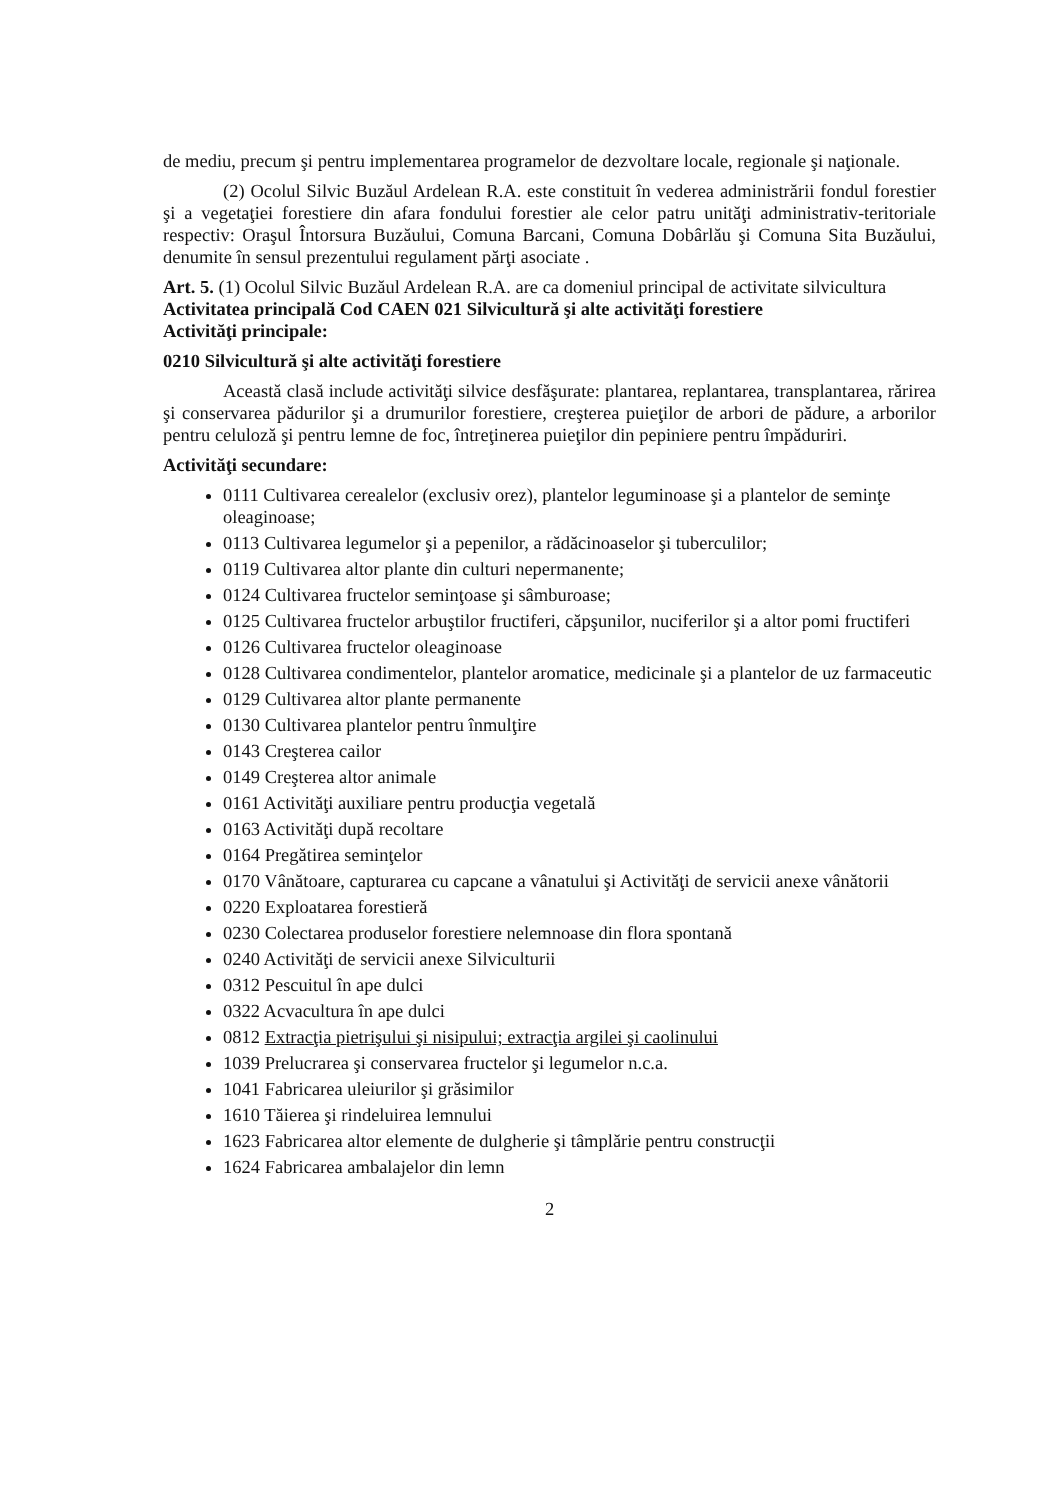de mediu, precum şi pentru implementarea programelor de dezvoltare locale, regionale şi naţionale.
(2) Ocolul Silvic Buzăul Ardelean R.A. este constituit în vederea administrării fondul forestier şi a vegetaţiei forestiere din afara fondului forestier ale celor patru unităţi administrativ-teritoriale respectiv: Oraşul Întorsura Buzăului, Comuna Barcani, Comuna Dobârlău şi Comuna Sita Buzăului, denumite în sensul prezentului regulament părţi asociate .
Art. 5. (1) Ocolul Silvic Buzăul Ardelean R.A. are ca domeniul principal de activitate silvicultura
Activitatea principală Cod CAEN 021 Silvicultură şi alte activităţi forestiere
Activităţi principale:
0210 Silvicultură şi alte activităţi forestiere
Această clasă include activităţi silvice desfăşurate: plantarea, replantarea, transplantarea, rărirea şi conservarea pădurilor şi a drumurilor forestiere, creşterea puieţilor de arbori de pădure, a arborilor pentru celuloză şi pentru lemne de foc, întreţinerea puieţilor din pepiniere pentru împăduriri.
Activităţi secundare:
0111 Cultivarea cerealelor (exclusiv orez), plantelor leguminoase şi a plantelor de seminţe oleaginoase;
0113 Cultivarea legumelor şi a pepenilor, a rădăcinoaselor şi tuberculilor;
0119 Cultivarea altor plante din culturi nepermanente;
0124 Cultivarea fructelor seminţoase şi sâmburoase;
0125 Cultivarea fructelor arbuştilor fructiferi, căpşunilor, nuciferilor şi a altor pomi fructiferi
0126 Cultivarea fructelor oleaginoase
0128 Cultivarea condimentelor, plantelor aromatice, medicinale şi a plantelor de uz farmaceutic
0129 Cultivarea altor plante permanente
0130 Cultivarea plantelor pentru înmulţire
0143 Creşterea cailor
0149 Creşterea altor animale
0161 Activităţi auxiliare pentru producţia vegetală
0163 Activităţi după recoltare
0164 Pregătirea seminţelor
0170 Vânătoare, capturarea cu capcane a vânatului şi Activităţi de servicii anexe vânătorii
0220 Exploatarea forestieră
0230 Colectarea produselor forestiere nelemnoase din flora spontană
0240 Activităţi de servicii anexe Silviculturii
0312 Pescuitul în ape dulci
0322 Acvacultura în ape dulci
0812 Extracţia pietrişului şi nisipului; extracţia argilei şi caolinului
1039 Prelucrarea şi conservarea fructelor şi legumelor n.c.a.
1041 Fabricarea uleiurilor şi grăsimilor
1610 Tăierea şi rindeluirea lemnului
1623 Fabricarea altor elemente de dulgherie şi tâmplărie pentru construcţii
1624 Fabricarea ambalajelor din lemn
2